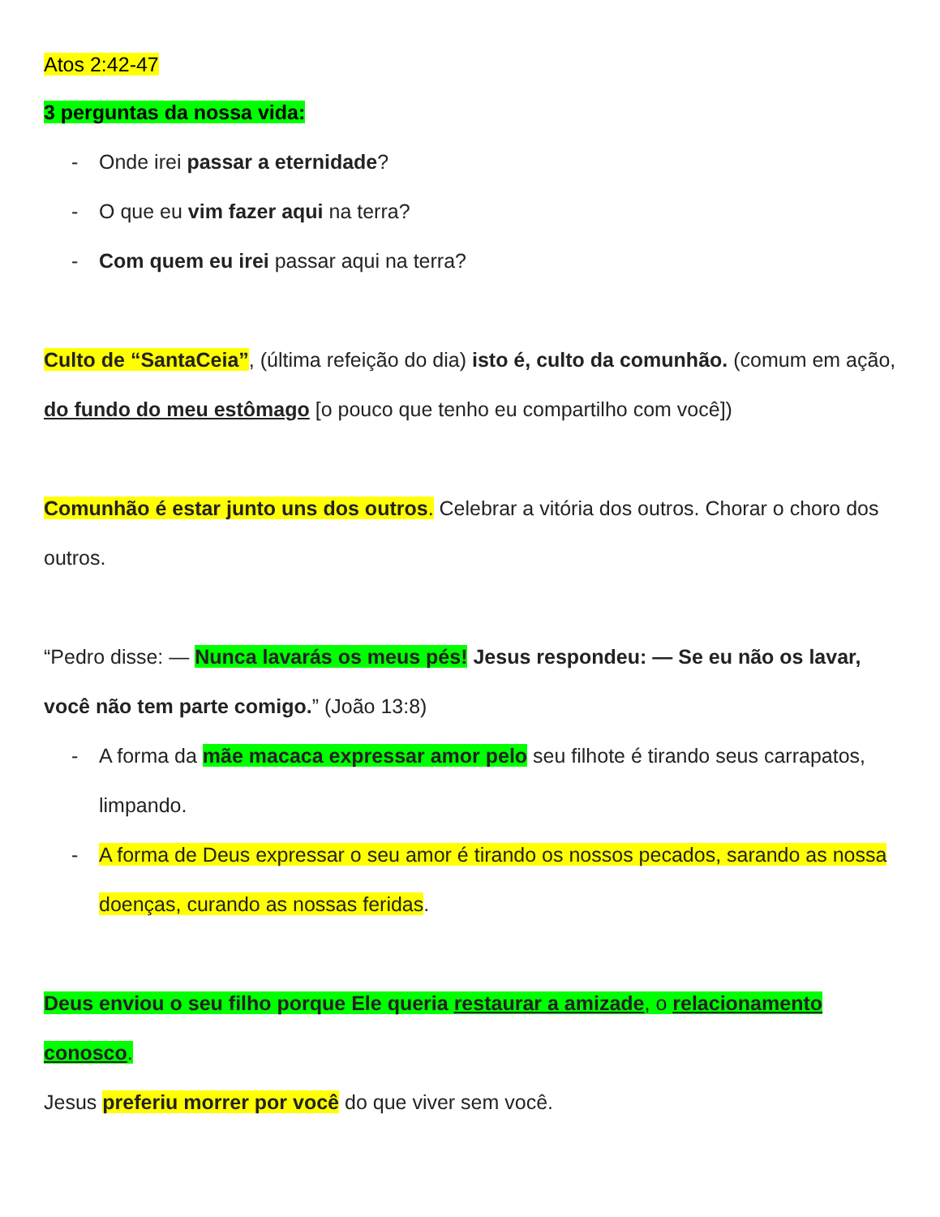Atos 2:42-47
3 perguntas da nossa vida:
- Onde irei passar a eternidade?
- O que eu vim fazer aqui na terra?
- Com quem eu irei passar aqui na terra?
Culto de “SantaCeia”, (última refeição do dia) isto é, culto da comunhão. (comum em ação, do fundo do meu estômago [o pouco que tenho eu compartilho com você])
Comunhão é estar junto uns dos outros. Celebrar a vitória dos outros. Chorar o choro dos outros.
“Pedro disse: — Nunca lavarás os meus pés! Jesus respondeu: — Se eu não os lavar, você não tem parte comigo.” (João 13:8)
- A forma da mãe macaca expressar amor pelo seu filhote é tirando seus carrapatos, limpando.
- A forma de Deus expressar o seu amor é tirando os nossos pecados, sarando as nossa doenças, curando as nossas feridas.
Deus enviou o seu filho porque Ele queria restaurar a amizade, o relacionamento conosco.
Jesus preferiu morrer por você do que viver sem você.